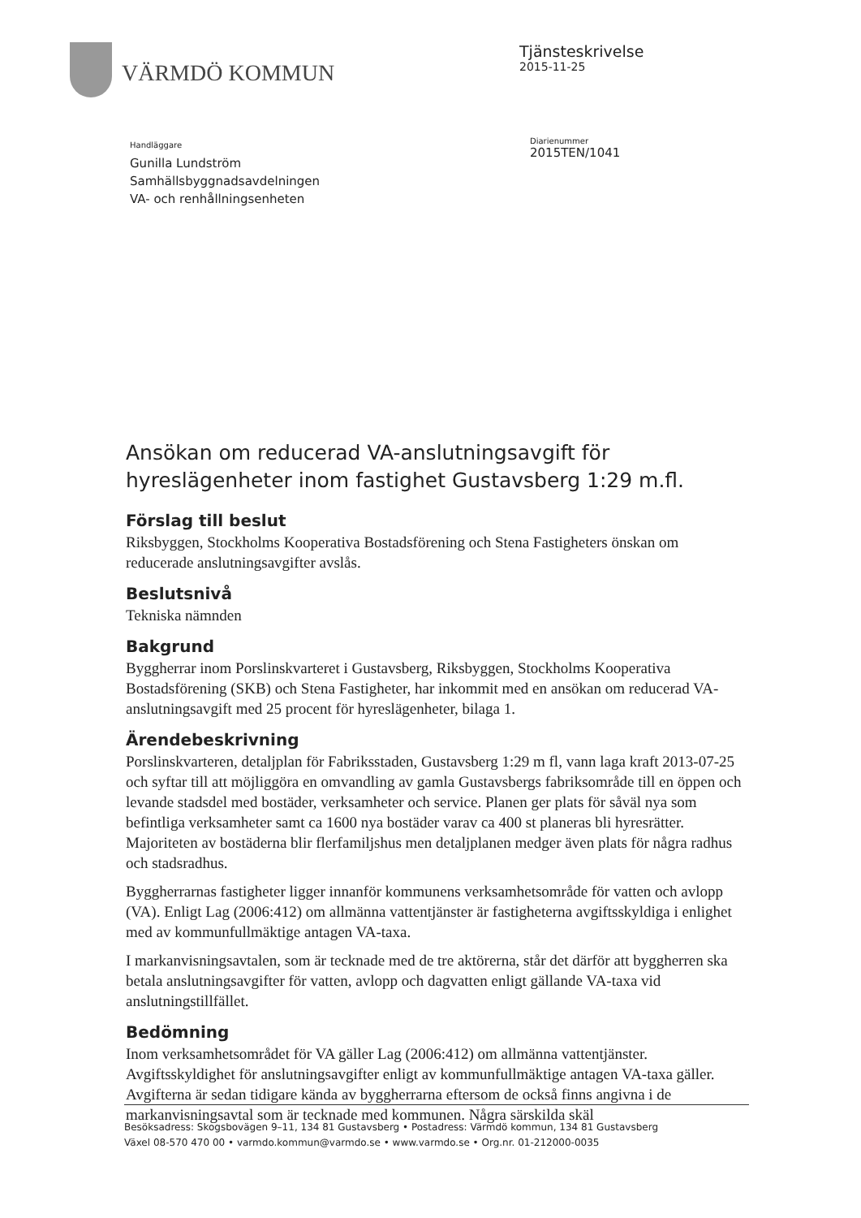VÄRMDÖ KOMMUN
Tjänsteskrivelse
2015-11-25
Handläggare
Gunilla Lundström
Samhällsbyggnadsavdelningen
VA- och renhållningsenheten
Diarienummer
2015TEN/1041
Ansökan om reducerad VA-anslutningsavgift för hyreslägenheter inom fastighet Gustavsberg 1:29 m.fl.
Förslag till beslut
Riksbyggen, Stockholms Kooperativa Bostadsförening och Stena Fastigheters önskan om reducerade anslutningsavgifter avslås.
Beslutsnivå
Tekniska nämnden
Bakgrund
Byggherrar inom Porslinskvarteret i Gustavsberg, Riksbyggen, Stockholms Kooperativa Bostadsförening (SKB) och Stena Fastigheter, har inkommit med en ansökan om reducerad VA-anslutningsavgift med 25 procent för hyreslägenheter, bilaga 1.
Ärendebeskrivning
Porslinskvarteren, detaljplan för Fabriksstaden, Gustavsberg 1:29 m fl, vann laga kraft 2013-07-25 och syftar till att möjliggöra en omvandling av gamla Gustavsbergs fabriksområde till en öppen och levande stadsdel med bostäder, verksamheter och service. Planen ger plats för såväl nya som befintliga verksamheter samt ca 1600 nya bostäder varav ca 400 st planeras bli hyresrätter. Majoriteten av bostäderna blir flerfamiljshus men detaljplanen medger även plats för några radhus och stadsradhus.
Byggherrarnas fastigheter ligger innanför kommunens verksamhetsområde för vatten och avlopp (VA). Enligt Lag (2006:412) om allmänna vattentjänster är fastigheterna avgiftsskyldiga i enlighet med av kommunfullmäktige antagen VA-taxa.
I markanvisningsavtalen, som är tecknade med de tre aktörerna, står det därför att byggherren ska betala anslutningsavgifter för vatten, avlopp och dagvatten enligt gällande VA-taxa vid anslutningstillfället.
Bedömning
Inom verksamhetsområdet för VA gäller Lag (2006:412) om allmänna vattentjänster. Avgiftsskyldighet för anslutningsavgifter enligt av kommunfullmäktige antagen VA-taxa gäller. Avgifterna är sedan tidigare kända av byggherrarna eftersom de också finns angivna i de markanvisningsavtal som är tecknade med kommunen. Några särskilda skäl
Besöksadress: Skogsbovägen 9–11, 134 81 Gustavsberg • Postadress: Värmdö kommun, 134 81 Gustavsberg
Växel 08-570 470 00 • varmdo.kommun@varmdo.se • www.varmdo.se • Org.nr. 01-212000-0035